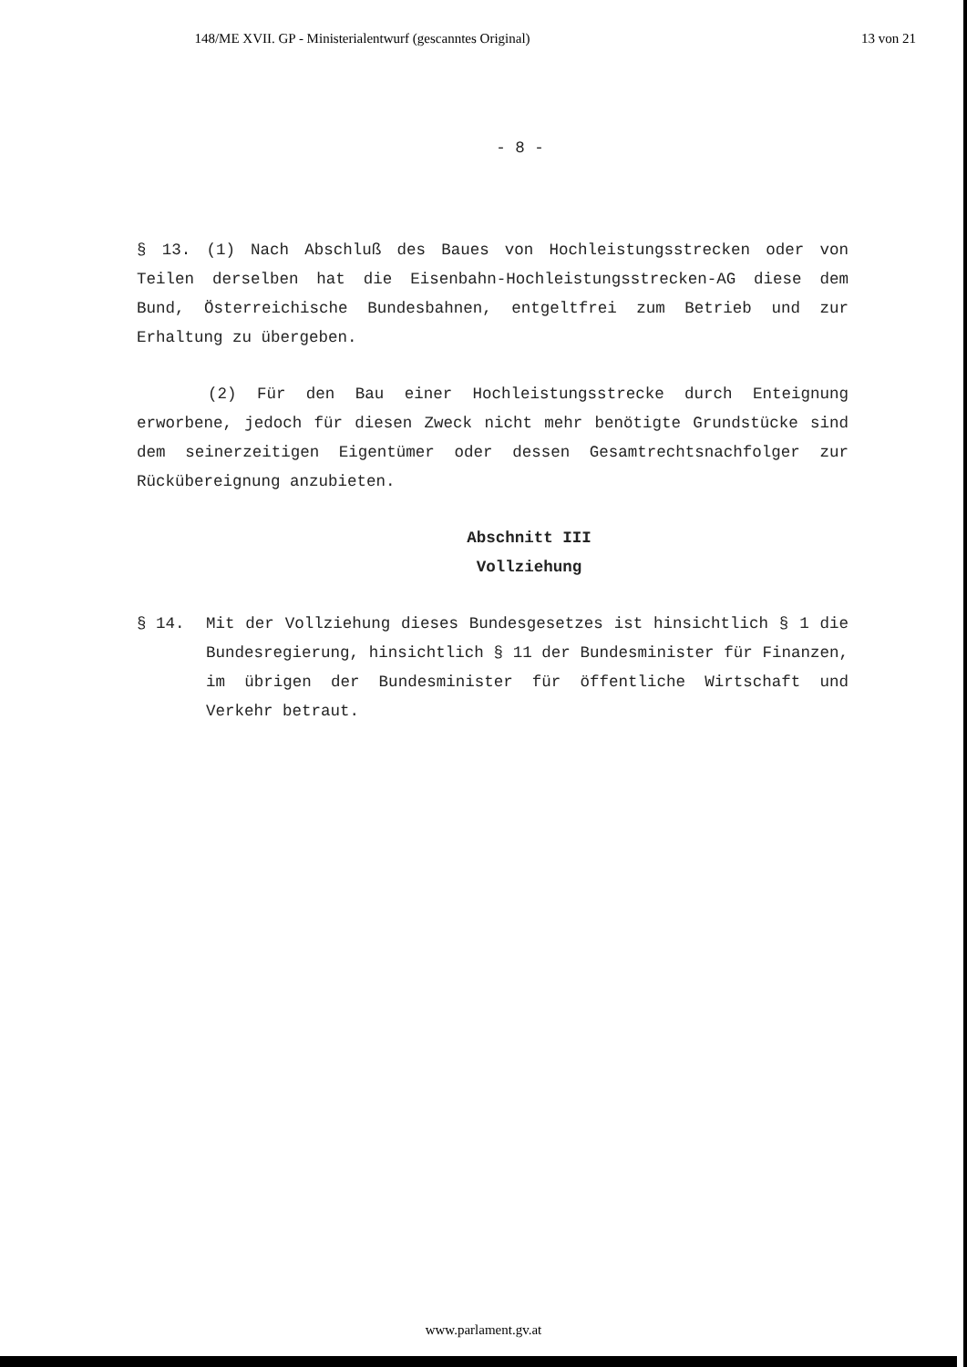148/ME XVII. GP - Ministerialentwurf (gescanntes Original) 13 von 21
- 8 -
§ 13. (1) Nach Abschluß des Baues von Hochleistungsstrecken oder von Teilen derselben hat die Eisenbahn-Hochleistungs­strecken-AG diese dem Bund, Österreichische Bundesbahnen, entgeltfrei zum Betrieb und zur Erhaltung zu übergeben.
(2) Für den Bau einer Hochleistungsstrecke durch Enteignung erworbene, jedoch für diesen Zweck nicht mehr benötigte Grundstücke sind dem seinerzeitigen Eigentümer oder dessen Gesamtrechtsnachfolger zur Rückübereignung anzubieten.
Abschnitt III
Vollziehung
§ 14. Mit der Vollziehung dieses Bundesgesetzes ist hin­sichtlich § 1 die Bundesregierung, hinsichtlich § 11 der Bundesminister für Finanzen, im übrigen der Bundes­minister für öffentliche Wirtschaft und Verkehr betraut.
www.parlament.gv.at